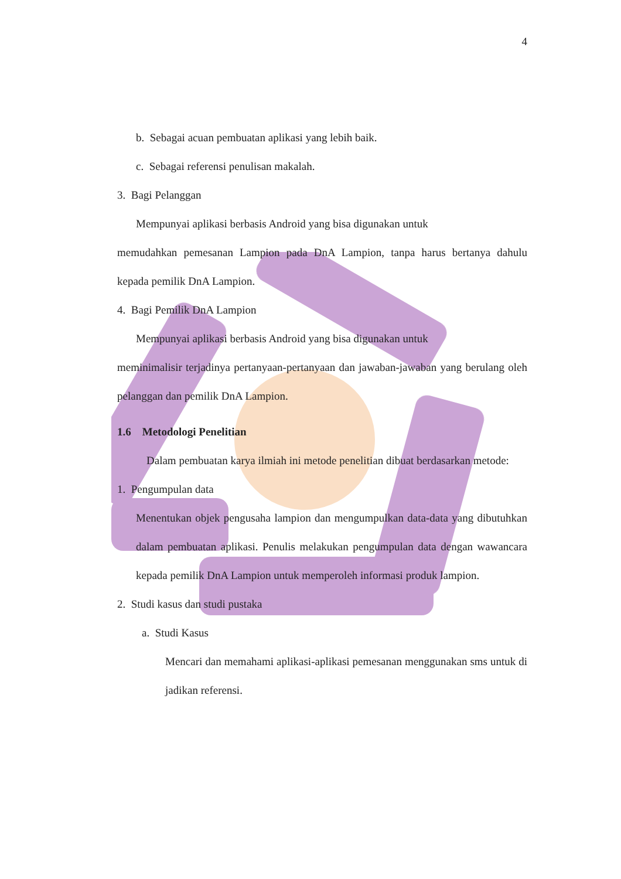4
b. Sebagai acuan pembuatan aplikasi yang lebih baik.
c. Sebagai referensi penulisan makalah.
3. Bagi Pelanggan
Mempunyai aplikasi berbasis Android yang bisa digunakan untuk
memudahkan pemesanan Lampion pada DnA Lampion, tanpa harus bertanya dahulu kepada pemilik DnA Lampion.
4. Bagi Pemilik DnA Lampion
Mempunyai aplikasi berbasis Android yang bisa digunakan untuk
meminimalisir terjadinya pertanyaan-pertanyaan dan jawaban-jawaban yang berulang oleh pelanggan dan pemilik DnA Lampion.
1.6 Metodologi Penelitian
Dalam pembuatan karya ilmiah ini metode penelitian dibuat berdasarkan metode:
1. Pengumpulan data
Menentukan objek pengusaha lampion dan mengumpulkan data-data yang dibutuhkan dalam pembuatan aplikasi. Penulis melakukan pengumpulan data dengan wawancara kepada pemilik DnA Lampion untuk memperoleh informasi produk lampion.
2. Studi kasus dan studi pustaka
a. Studi Kasus
Mencari dan memahami aplikasi-aplikasi pemesanan menggunakan sms untuk di jadikan referensi.